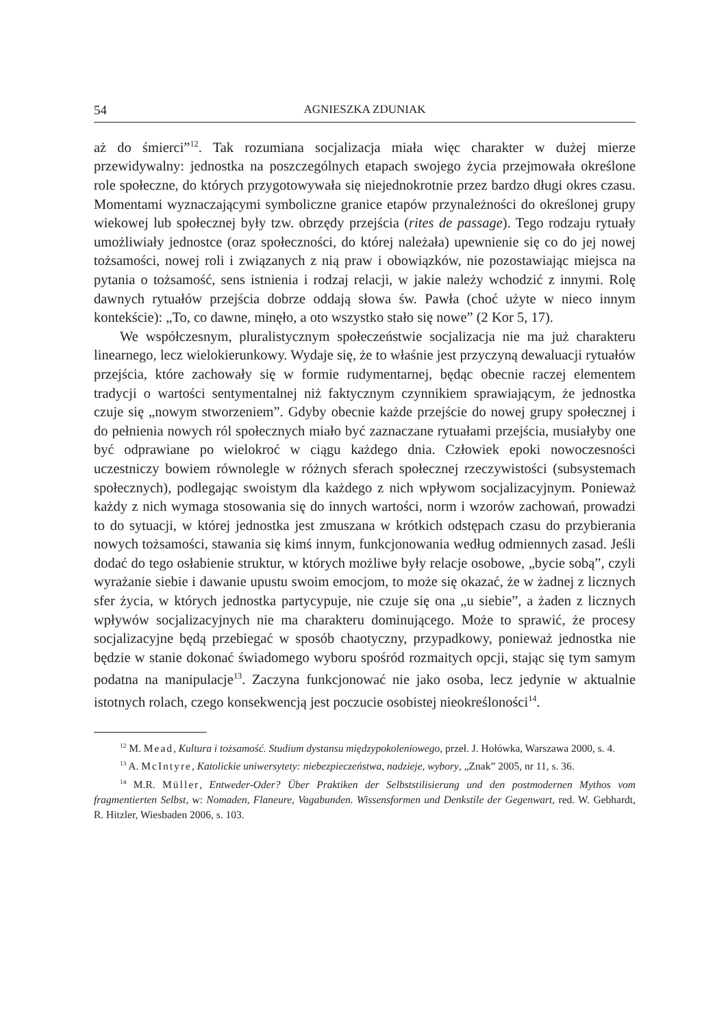54 AGNIESZKA ZDUNIAK
aż do śmierci”<sup>12</sup>. Tak rozumiana socjalizacja miała więc charakter w dużej mierze przewidywalny: jednostka na poszczególnych etapach swojego życia przejmowała określone role społeczne, do których przygotowywała się niejednokrotnie przez bardzo długi okres czasu. Momentami wyznaczającymi symboliczne granice etapów przynależności do określonej grupy wiekowej lub społecznej były tzw. obrzędy przejścia (rites de passage). Tego rodzaju rytuały umożliwiały jednostce (oraz społeczności, do której należała) upewnienie się co do jej nowej tożsamości, nowej roli i związanych z nią praw i obowiązków, nie pozostawiając miejsca na pytania o tożsamość, sens istnienia i rodzaj relacji, w jakie należy wchodzić z innymi. Rolę dawnych rytuałów przejścia dobrze oddają słowa św. Pawła (choć użyte w nieco innym kontekście): „To, co dawne, minęło, a oto wszystko stało się nowe” (2 Kor 5, 17).
We współczesnym, pluralistycznym społeczeństwie socjalizacja nie ma już charakteru linearnego, lecz wielokierunkowy. Wydaje się, że to właśnie jest przyczyną dewaluacji rytuałów przejścia, które zachowały się w formie rudymentarnej, będąc obecnie raczej elementem tradycji o wartości sentymentalnej niż faktycznym czynnikiem sprawiającym, że jednostka czuje się „nowym stworzeniem”. Gdyby obecnie każde przejście do nowej grupy społecznej i do pełnienia nowych ról społecznych miało być zaznaczane rytuałami przejścia, musiałyby one być odprawiane po wielokroć w ciągu każdego dnia. Człowiek epoki nowoczesności uczestniczy bowiem równolegle w różnych sferach społecznej rzeczywistości (subsystemach społecznych), podlegając swoistym dla każdego z nich wpływom socjalizacyjnym. Ponieważ każdy z nich wymaga stosowania się do innych wartości, norm i wzorów zachowań, prowadzi to do sytuacji, w której jednostka jest zmuszana w krótkich odstępach czasu do przybierania nowych tożsamości, stawania się kimś innym, funkcjonowania według odmiennych zasad. Jeśli dodać do tego osłabienie struktur, w których możliwe były relacje osobowe, „bycie sobą”, czyli wyrażanie siebie i dawanie upustu swoim emocjom, to może się okazać, że w żadnej z licznych sfer życia, w których jednostka partycypuje, nie czuje się ona „u siebie”, a żaden z licznych wpływów socjalizacyjnych nie ma charakteru dominującego. Może to sprawić, że procesy socjalizacyjne będą przebiegać w sposób chaotyczny, przypadkowy, ponieważ jednostka nie będzie w stanie dokonać świadomego wyboru spośród rozmaitych opcji, stając się tym samym podatna na manipulacje<sup>13</sup>. Zaczyna funkcjonować nie jako osoba, lecz jedynie w aktualnie istotnych rolach, czego konsekwencją jest poczucie osobistej nieokreśloności<sup>14</sup>.
<sup>12</sup> M. Mead, Kultura i tożsamość. Studium dystansu międzypokoleniowego, przeł. J. Hołówka, Warszawa 2000, s. 4.
<sup>13</sup> A. McIntyre, Katolickie uniwersytety: niebezpieczeństwa, nadzieje, wybory, „Znak” 2005, nr 11, s. 36.
<sup>14</sup> M.R. Müller, Entweder-Oder? Über Praktiken der Selbststilisierung und den postmodernen Mythos vom fragmentierten Selbst, w: Nomaden, Flaneure, Vagabunden. Wissensformen und Denkstile der Gegenwart, red. W. Gebhardt, R. Hitzler, Wiesbaden 2006, s. 103.